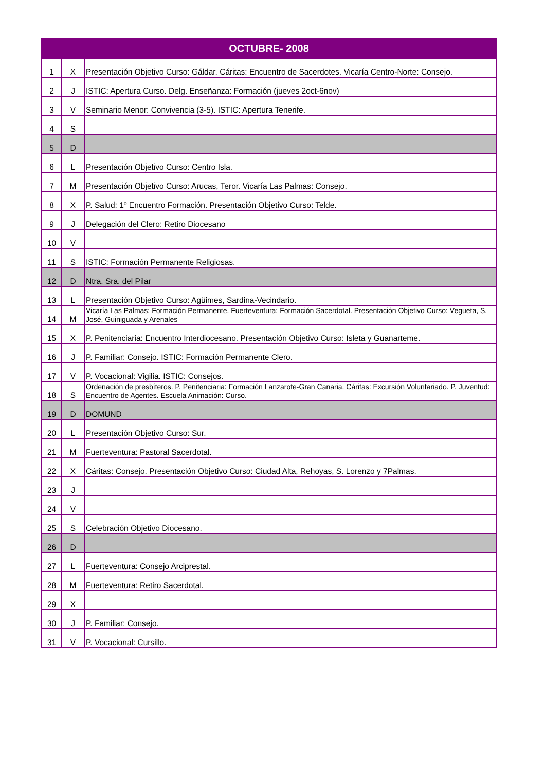| OCTUBRE- 2008 | | |
| --- | --- | --- |
| 1 | X | Presentación Objetivo Curso: Gáldar. Cáritas: Encuentro de Sacerdotes. Vicaría Centro-Norte: Consejo. |
| 2 | J | ISTIC: Apertura Curso. Delg. Enseñanza: Formación (jueves 2oct-6nov) |
| 3 | V | Seminario Menor: Convivencia (3-5). ISTIC: Apertura Tenerife. |
| 4 | S | |
| 5 | D | |
| 6 | L | Presentación Objetivo Curso: Centro Isla. |
| 7 | M | Presentación Objetivo Curso: Arucas, Teror. Vicaría Las Palmas: Consejo. |
| 8 | X | P. Salud: 1º Encuentro Formación. Presentación Objetivo Curso: Telde. |
| 9 | J | Delegación del Clero: Retiro Diocesano |
| 10 | V | |
| 11 | S | ISTIC: Formación Permanente Religiosas. |
| 12 | D | Ntra. Sra. del Pilar |
| 13 | L | Presentación Objetivo Curso: Agüimes, Sardina-Vecindario. |
| 14 | M | Vicaría Las Palmas: Formación Permanente. Fuerteventura: Formación Sacerdotal. Presentación Objetivo Curso: Vegueta, S. José, Guiniguada y Arenales |
| 15 | X | P. Penitenciaria: Encuentro Interdiocesano. Presentación Objetivo Curso: Isleta y Guanarteme. |
| 16 | J | P. Familiar: Consejo. ISTIC: Formación Permanente Clero. |
| 17 | V | P. Vocacional: Vigilia. ISTIC: Consejos. |
| 18 | S | Ordenación de presbíteros. P. Penitenciaria: Formación Lanzarote-Gran Canaria. Cáritas: Excursión Voluntariado. P. Juventud: Encuentro de Agentes. Escuela Animación: Curso. |
| 19 | D | DOMUND |
| 20 | L | Presentación Objetivo Curso: Sur. |
| 21 | M | Fuerteventura: Pastoral Sacerdotal. |
| 22 | X | Cáritas: Consejo. Presentación Objetivo Curso: Ciudad Alta, Rehoyas, S. Lorenzo y 7Palmas. |
| 23 | J | |
| 24 | V | |
| 25 | S | Celebración Objetivo Diocesano. |
| 26 | D | |
| 27 | L | Fuerteventura: Consejo Arciprestal. |
| 28 | M | Fuerteventura: Retiro Sacerdotal. |
| 29 | X | |
| 30 | J | P. Familiar: Consejo. |
| 31 | V | P. Vocacional: Cursillo. |